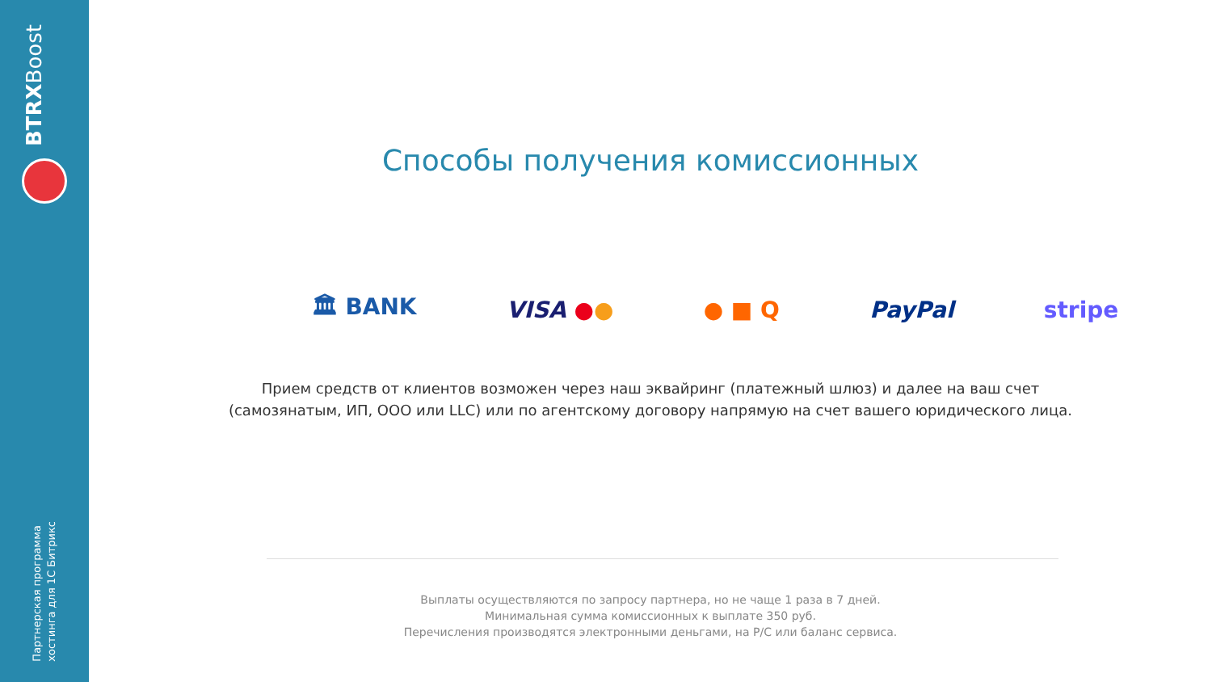BTRXBoost
Партнерская программа
хостинга для 1С Битрикс
Способы получения комиссионных
🏛 BANK VISA ●● ● ■ Q PayPal stripe
Прием средств от клиентов возможен через наш эквайринг (платежный шлюз) и далее на ваш счет
(самозянатым, ИП, ООО или LLC) или по агентскому договору напрямую на счет вашего юридического лица.
Выплаты осуществляются по запросу партнера, но не чаще 1 раза в 7 дней.
Минимальная сумма комиссионных к выплате 350 руб.
Перечисления производятся электронными деньгами, на Р/С или баланс сервиса.